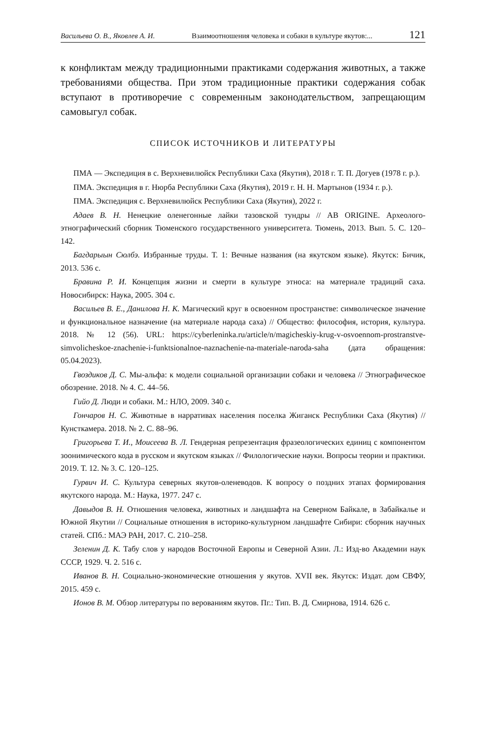Васильева О. В., Яковлев А. И. Взаимоотношения человека и собаки в культуре якутов:... 121
к конфликтам между традиционными практиками содержания животных, а также требованиями общества. При этом традиционные практики содержания собак вступают в противоречие с современным законодательством, запрещающим самовыгул собак.
СПИСОК ИСТОЧНИКОВ И ЛИТЕРАТУРЫ
ПМА — Экспедиция в с. Верхневилюйск Республики Саха (Якутия), 2018 г. Т. П. Догуев (1978 г. р.).
ПМА. Экспедиция в г. Нюрба Республики Саха (Якутия), 2019 г. Н. Н. Мартынов (1934 г. р.).
ПМА. Экспедиция с. Верхневилюйск Республики Саха (Якутия), 2022 г.
Адаев В. Н. Ненецкие оленегонные лайки тазовской тундры // AB ORIGINE. Археолого-этнографический сборник Тюменского государственного университета. Тюмень, 2013. Вып. 5. С. 120–142.
Багдарыын Сюлбэ. Избранные труды. Т. 1: Вечные названия (на якутском языке). Якутск: Бичик, 2013. 536 с.
Бравина Р. И. Концепция жизни и смерти в культуре этноса: на материале традиций саха. Новосибирск: Наука, 2005. 304 с.
Васильев В. Е., Данилова Н. К. Магический круг в освоенном пространстве: символическое значение и функциональное назначение (на материале народа саха) // Общество: философия, история, культура. 2018. № 12 (56). URL: https://cyberleninka.ru/article/n/magicheskiy-krug-v-osvoennom-prostranstve-simvolicheskoe-znachenie-i-funktsionalnoe-naznachenie-na-materiale-naroda-saha (дата обращения: 05.04.2023).
Гвоздиков Д. С. Мы-альфа: к модели социальной организации собаки и человека // Этнографическое обозрение. 2018. № 4. С. 44–56.
Гийо Д. Люди и собаки. М.: НЛО, 2009. 340 с.
Гончаров Н. С. Животные в нарративах населения поселка Жиганск Республики Саха (Якутия) // Кунсткамера. 2018. № 2. С. 88–96.
Григорьева Т. И., Моисеева В. Л. Гендерная репрезентация фразеологических единиц с компонентом зоонимического кода в русском и якутском языках // Филологические науки. Вопросы теории и практики. 2019. Т. 12. № 3. С. 120–125.
Гурвич И. С. Культура северных якутов-оленеводов. К вопросу о поздних этапах формирования якутского народа. М.: Наука, 1977. 247 с.
Давыдов В. Н. Отношения человека, животных и ландшафта на Северном Байкале, в Забайкалье и Южной Якутии // Социальные отношения в историко-культурном ландшафте Сибири: сборник научных статей. СПб.: МАЭ РАН, 2017. С. 210–258.
Зеленин Д. К. Табу слов у народов Восточной Европы и Северной Азии. Л.: Изд-во Академии наук СССР, 1929. Ч. 2. 516 с.
Иванов В. Н. Социально-экономические отношения у якутов. XVII век. Якутск: Издат. дом СВФУ, 2015. 459 с.
Ионов В. М. Обзор литературы по верованиям якутов. Пг.: Тип. В. Д. Смирнова, 1914. 626 с.